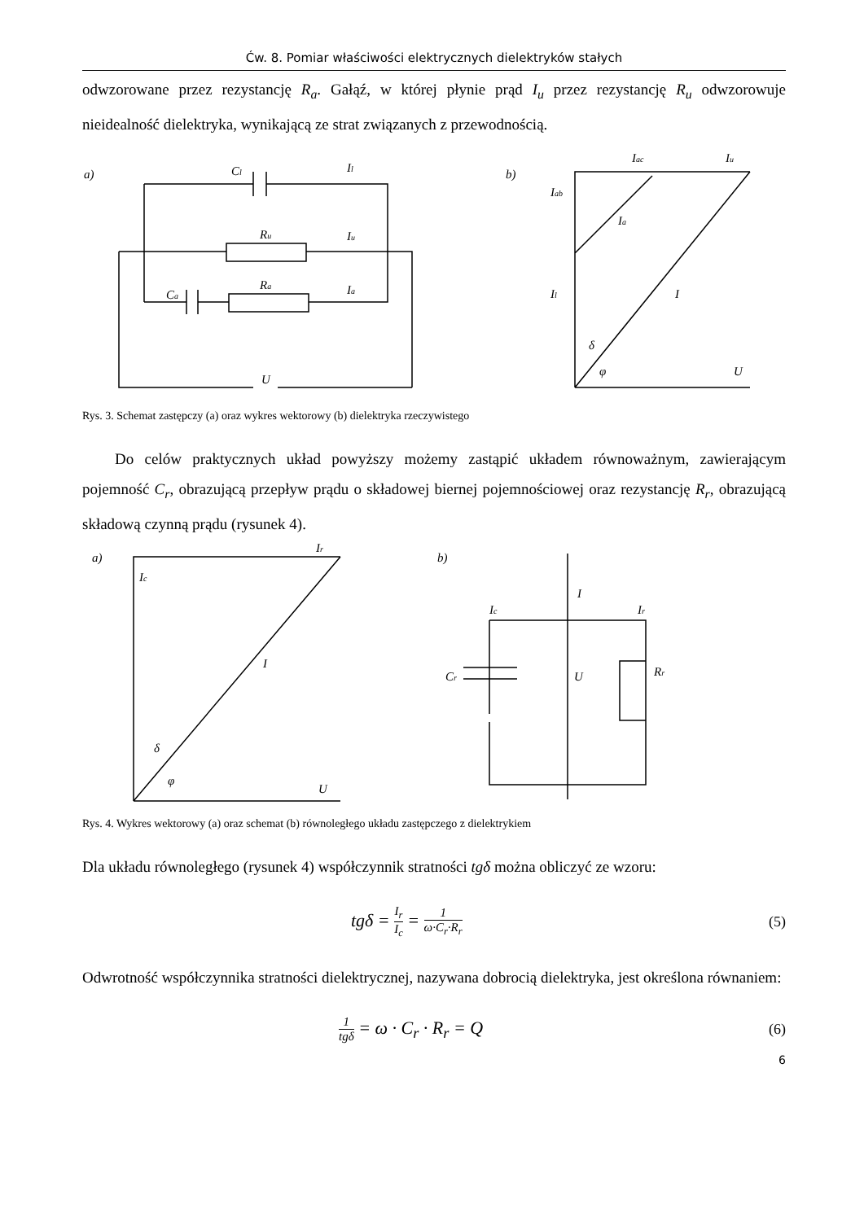Ćw. 8. Pomiar właściwości elektrycznych dielektryków stałych
odwzorowane przez rezystancję R<sub>a</sub>. Gałąź, w której płynie prąd I<sub>u</sub> przez rezystancję R<sub>u</sub> odwzorowuje nieidealność dielektryka, wynikającą ze strat związanych z przewodnością.
a)
Cl
Ru
Ra
Ca
Il
Iu
Ia
U
b)
Iab
Iac
Iu
Ia
Il
I
δ
φ
U
Rys. 3. Schemat zastępczy (a) oraz wykres wektorowy (b) dielektryka rzeczywistego
Do celów praktycznych układ powyższy możemy zastąpić układem równoważnym, zawierającym pojemność C<sub>r</sub>, obrazującą przepływ prądu o składowej biernej pojemnościowej oraz rezystancję R<sub>r</sub>, obrazującą składową czynną prądu (rysunek 4).
a)
Ic
Ir
I
δ
φ
U
b)
I
Ic
Ir
Cr
U
Rr
Rys. 4. Wykres wektorowy (a) oraz schemat (b) równoległego układu zastępczego z dielektrykiem
Dla układu równoległego (rysunek 4) współczynnik stratności tgδ można obliczyć ze wzoru:
tgδ = I<sub>r</sub> I<sub>c</sub> = 1 ω·C<sub>r</sub>·R<sub>r</sub> (5)
Odwrotność współczynnika stratności dielektrycznej, nazywana dobrocią dielektryka, jest określona równaniem:
1 tgδ = ω · C<sub>r</sub> · R<sub>r</sub> = Q (6)
6